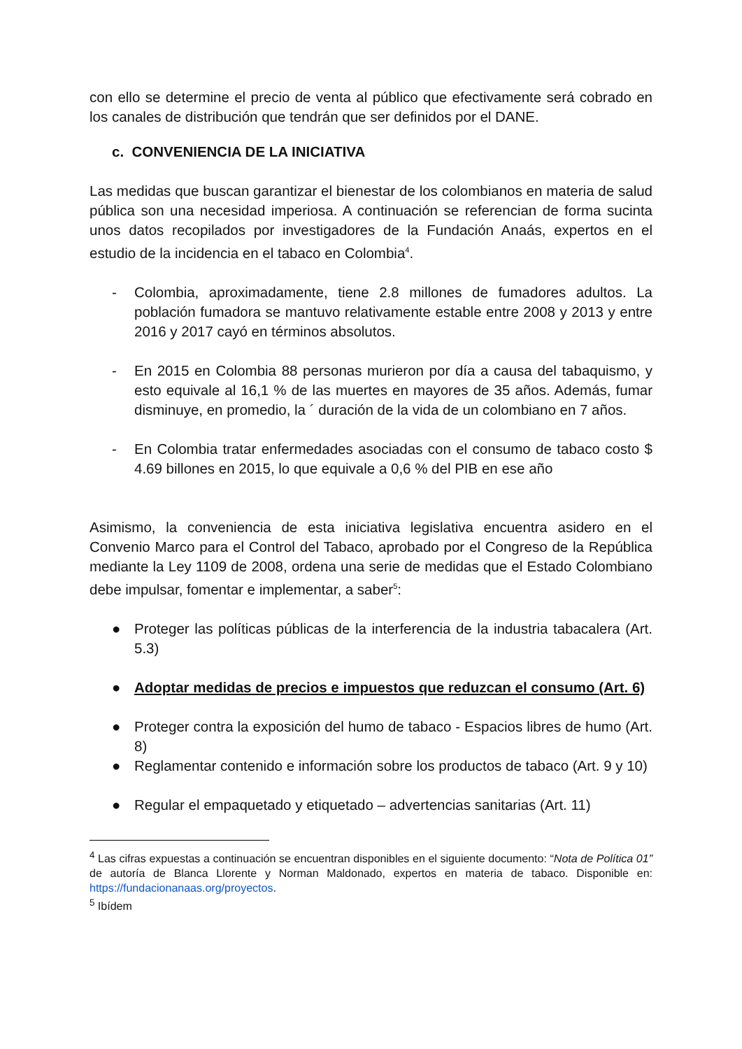con ello se determine el precio de venta al público que efectivamente será cobrado en los canales de distribución que tendrán que ser definidos por el DANE.
c. CONVENIENCIA DE LA INICIATIVA
Las medidas que buscan garantizar el bienestar de los colombianos en materia de salud pública son una necesidad imperiosa. A continuación se referencian de forma sucinta unos datos recopilados por investigadores de la Fundación Anaás, expertos en el estudio de la incidencia en el tabaco en Colombia<sup>4</sup>.
- Colombia, aproximadamente, tiene 2.8 millones de fumadores adultos. La población fumadora se mantuvo relativamente estable entre 2008 y 2013 y entre 2016 y 2017 cayó en términos absolutos.
- En 2015 en Colombia 88 personas murieron por día a causa del tabaquismo, y esto equivale al 16,1 % de las muertes en mayores de 35 años. Además, fumar disminuye, en promedio, la ´ duración de la vida de un colombiano en 7 años.
- En Colombia tratar enfermedades asociadas con el consumo de tabaco costo $ 4.69 billones en 2015, lo que equivale a 0,6 % del PIB en ese año
Asimismo, la conveniencia de esta iniciativa legislativa encuentra asidero en el Convenio Marco para el Control del Tabaco, aprobado por el Congreso de la República mediante la Ley 1109 de 2008, ordena una serie de medidas que el Estado Colombiano debe impulsar, fomentar e implementar, a saber<sup>5</sup>:
● Proteger las políticas públicas de la interferencia de la industria tabacalera (Art. 5.3)
● Adoptar medidas de precios e impuestos que reduzcan el consumo (Art. 6)
● Proteger contra la exposición del humo de tabaco - Espacios libres de humo (Art. 8)
● Reglamentar contenido e información sobre los productos de tabaco (Art. 9 y 10)
● Regular el empaquetado y etiquetado – advertencias sanitarias (Art. 11)
<sup>4</sup> Las cifras expuestas a continuación se encuentran disponibles en el siguiente documento: “Nota de Política 01” de autoría de Blanca Llorente y Norman Maldonado, expertos en materia de tabaco. Disponible en: https://fundacionanaas.org/proyectos.
<sup>5</sup> Ibídem